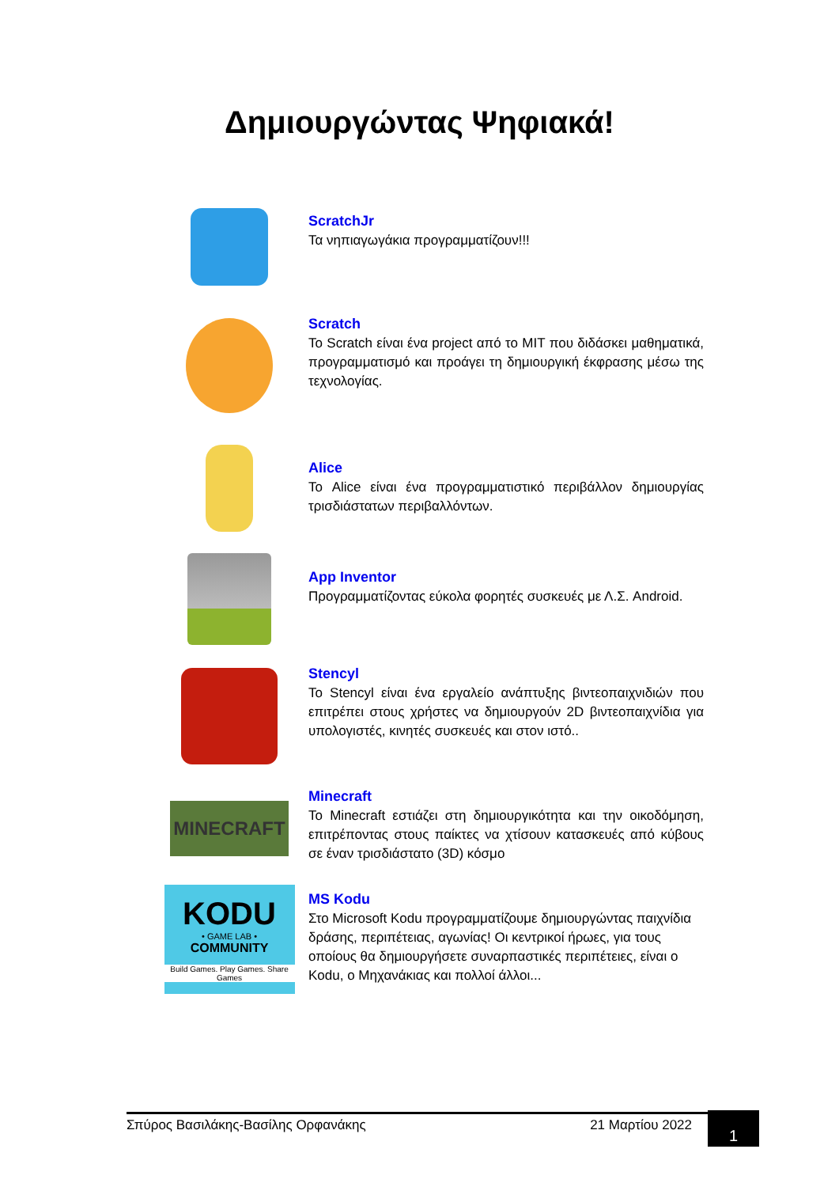Δημιουργώντας Ψηφιακά!
ScratchJr
Τα νηπιαγωγάκια προγραμματίζουν!!!
Scratch
Το Scratch είναι ένα project από το MIT που διδάσκει μαθηματικά, προγραμματισμό και προάγει τη δημιουργική έκφρασης μέσω της τεχνολογίας.
Alice
Το Alice είναι ένα προγραμματιστικό περιβάλλον δημιουργίας τρισδιάστατων περιβαλλόντων.
App Inventor
Προγραμματίζοντας εύκολα φορητές συσκευές με Λ.Σ. Android.
Stencyl
Το Stencyl είναι ένα εργαλείο ανάπτυξης βιντεοπαιχνιδιών που επιτρέπει στους χρήστες να δημιουργούν 2D βιντεοπαιχνίδια για υπολογιστές, κινητές συσκευές και στον ιστό..
MINECRAFT
Minecraft
Το Minecraft εστιάζει στη δημιουργικότητα και την οικοδόμηση, επιτρέποντας στους παίκτες να χτίσουν κατασκευές από κύβους σε έναν τρισδιάστατο (3D) κόσμο
KODU
• GAME LAB •
COMMUNITY
Build Games. Play Games. Share Games
MS Kodu
Στο Microsoft Kodu προγραμματίζουμε δημιουργώντας παιχνίδια δράσης, περιπέτειας, αγωνίας! Οι κεντρικοί ήρωες, για τους οποίους θα δημιουργήσετε συναρπαστικές περιπέτειες, είναι ο Kodu, ο Μηχανάκιας και πολλοί άλλοι...
Σπύρος Βασιλάκης-Βασίλης Ορφανάκης 21 Μαρτίου 2022 1